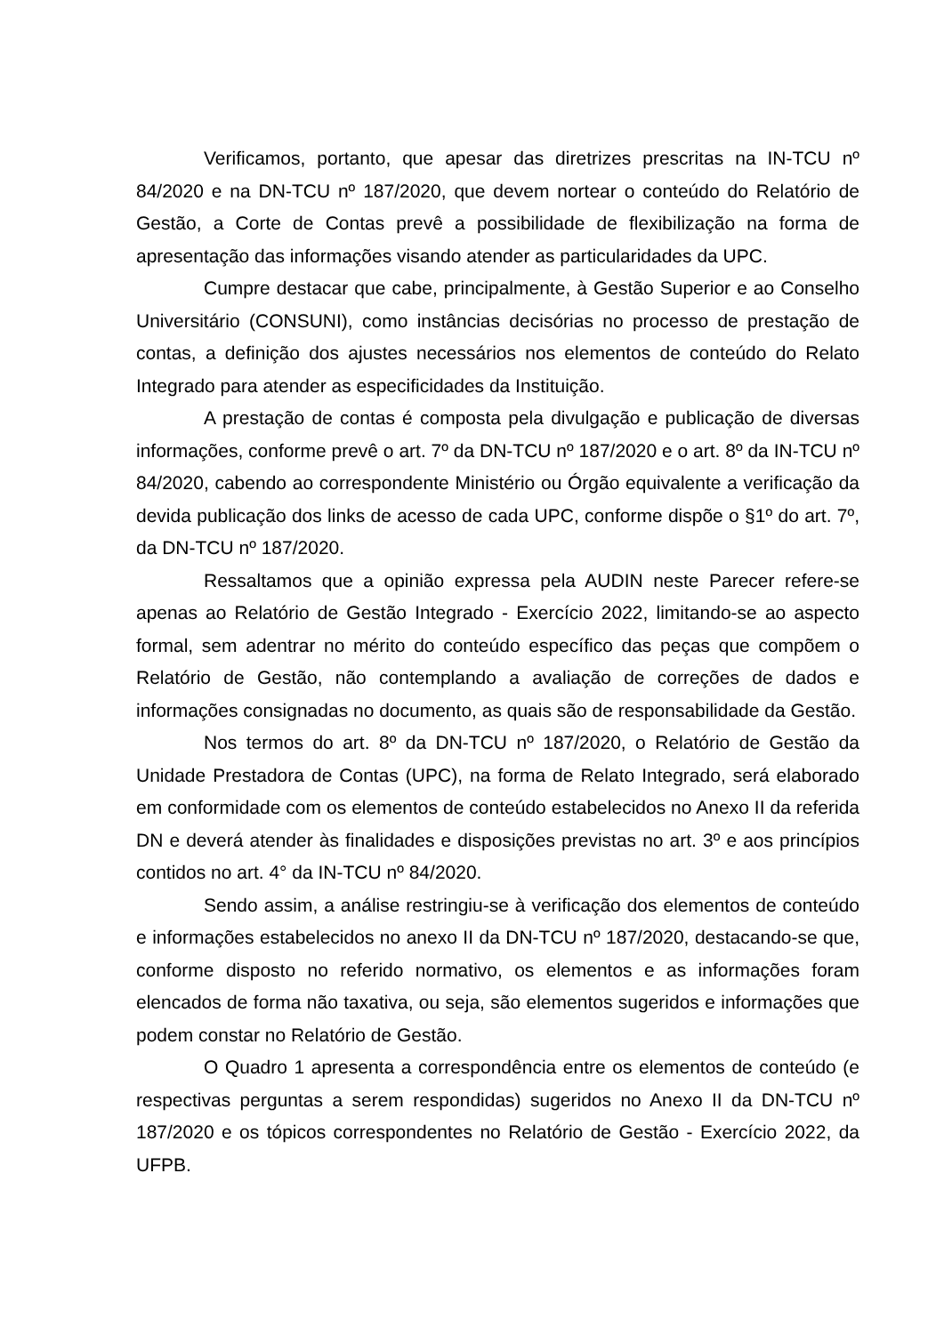Verificamos, portanto, que apesar das diretrizes prescritas na IN-TCU nº 84/2020 e na DN-TCU nº 187/2020, que devem nortear o conteúdo do Relatório de Gestão, a Corte de Contas prevê a possibilidade de flexibilização na forma de apresentação das informações visando atender as particularidades da UPC.
Cumpre destacar que cabe, principalmente, à Gestão Superior e ao Conselho Universitário (CONSUNI), como instâncias decisórias no processo de prestação de contas, a definição dos ajustes necessários nos elementos de conteúdo do Relato Integrado para atender as especificidades da Instituição.
A prestação de contas é composta pela divulgação e publicação de diversas informações, conforme prevê o art. 7º da DN-TCU nº 187/2020 e o art. 8º da IN-TCU nº 84/2020, cabendo ao correspondente Ministério ou Órgão equivalente a verificação da devida publicação dos links de acesso de cada UPC, conforme dispõe o §1º do art. 7º, da DN-TCU nº 187/2020.
Ressaltamos que a opinião expressa pela AUDIN neste Parecer refere-se apenas ao Relatório de Gestão Integrado - Exercício 2022, limitando-se ao aspecto formal, sem adentrar no mérito do conteúdo específico das peças que compõem o Relatório de Gestão, não contemplando a avaliação de correções de dados e informações consignadas no documento, as quais são de responsabilidade da Gestão.
Nos termos do art. 8º da DN-TCU nº 187/2020, o Relatório de Gestão da Unidade Prestadora de Contas (UPC), na forma de Relato Integrado, será elaborado em conformidade com os elementos de conteúdo estabelecidos no Anexo II da referida DN e deverá atender às finalidades e disposições previstas no art. 3º e aos princípios contidos no art. 4° da IN-TCU nº 84/2020.
Sendo assim, a análise restringiu-se à verificação dos elementos de conteúdo e informações estabelecidos no anexo II da DN-TCU nº 187/2020, destacando-se que, conforme disposto no referido normativo, os elementos e as informações foram elencados de forma não taxativa, ou seja, são elementos sugeridos e informações que podem constar no Relatório de Gestão.
O Quadro 1 apresenta a correspondência entre os elementos de conteúdo (e respectivas perguntas a serem respondidas) sugeridos no Anexo II da DN-TCU nº 187/2020 e os tópicos correspondentes no Relatório de Gestão - Exercício 2022, da UFPB.